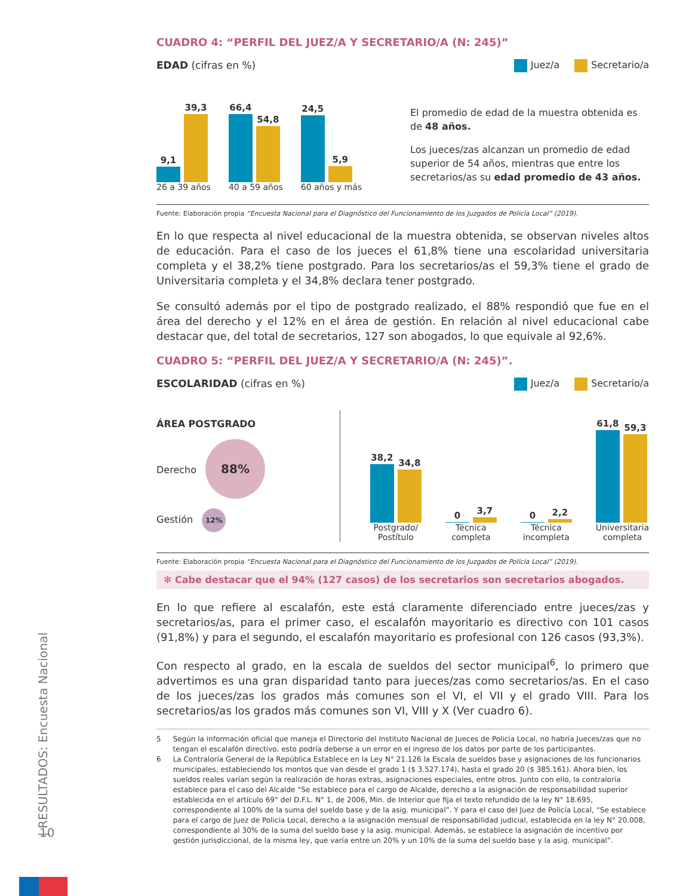CUADRO 4: “PERFIL DEL JUEZ/A Y SECRETARIO/A (N: 245)”
EDAD (cifras en %) Juez/a Secretario/a
9,1
39,3
26 a 39 años
66,4
54,8
40 a 59 años
24,5
5,9
60 años y más
El promedio de edad de la muestra obtenida es de 48 años.
Los jueces/zas alcanzan un promedio de edad superior de 54 años, mientras que entre los secretarios/as su edad promedio de 43 años.
Fuente: Elaboración propia “Encuesta Nacional para el Diagnóstico del Funcionamiento de los Juzgados de Policía Local” (2019).
En lo que respecta al nivel educacional de la muestra obtenida, se observan niveles altos de educación. Para el caso de los jueces el 61,8% tiene una escolaridad universitaria completa y el 38,2% tiene postgrado. Para los secretarios/as el 59,3% tiene el grado de Universitaria completa y el 34,8% declara tener postgrado.
Se consultó además por el tipo de postgrado realizado, el 88% respondió que fue en el área del derecho y el 12% en el área de gestión. En relación al nivel educacional cabe destacar que, del total de secretarios, 127 son abogados, lo que equivale al 92,6%.
CUADRO 5: “PERFIL DEL JUEZ/A Y SECRETARIO/A (N: 245)”.
ESCOLARIDAD (cifras en %) Juez/a Secretario/a
ÁREA POSTGRADO
Derecho 88%
Gestión 12%
38,2
34,8
Postgrado/
Postítulo
0
3,7
Técnica
completa
0
2,2
Técnica
incompleta
61,8
59,3
Universitaria
completa
Fuente: Elaboración propia “Encuesta Nacional para el Diagnóstico del Funcionamiento de los Juzgados de Policía Local” (2019).
✻ Cabe destacar que el 94% (127 casos) de los secretarios son secretarios abogados.
En lo que refiere al escalafón, este está claramente diferenciado entre jueces/zas y secretarios/as, para el primer caso, el escalafón mayoritario es directivo con 101 casos (91,8%) y para el segundo, el escalafón mayoritario es profesional con 126 casos (93,3%).
Con respecto al grado, en la escala de sueldos del sector municipal<sup>6</sup>, lo primero que advertimos es una gran disparidad tanto para jueces/zas como secretarios/as. En el caso de los jueces/zas los grados más comunes son el VI, el VII y el grado VIII. Para los secretarios/as los grados más comunes son VI, VIII y X (Ver cuadro 6).
5 Según la información oficial que maneja el Directorio del Instituto Nacional de Jueces de Policía Local, no habría Jueces/zas que no tengan el escalafón directivo, esto podría deberse a un error en el ingreso de los datos por parte de los participantes.
6 La Contraloría General de la República Establece en la Ley N° 21.126 la Escala de sueldos base y asignaciones de los funcionarios municipales, estableciendo los montos que van desde el grado 1 ($ 3.527.174), hasta el grado 20 ($ 385.161). Ahora bien, los sueldos reales varían según la realización de horas extras, asignaciones especiales, entre otros. Junto con ello, la contraloría establece para el caso del Alcalde “Se establece para el cargo de Alcalde, derecho a la asignación de responsabilidad superior establecida en el artículo 69° del D.F.L. N° 1, de 2006, Min. de Interior que fija el texto refundido de la ley N° 18.695, correspondiente al 100% de la suma del sueldo base y de la asig. municipal”. Y para el caso del Juez de Policía Local, “Se establece para el cargo de Juez de Policía Local, derecho a la asignación mensual de responsabilidad judicial, establecida en la ley N° 20.008, correspondiente al 30% de la suma del sueldo base y la asig. municipal. Además, se establece la asignación de incentivo por gestión jurisdiccional, de la misma ley, que varía entre un 20% y un 10% de la suma del sueldo base y la asig. municipal”.
| RESULTADOS: Encuesta Nacional
10